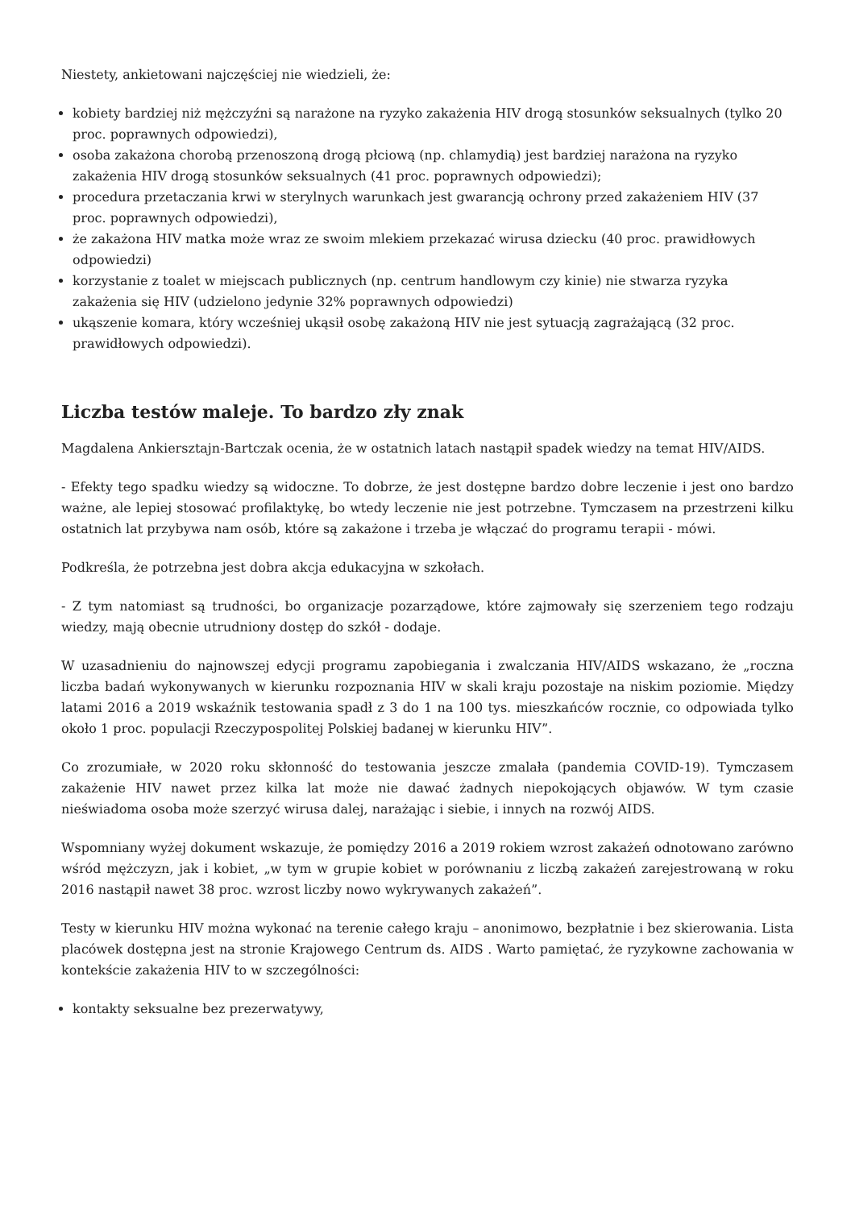Niestety, ankietowani najczęściej nie wiedzieli, że:
kobiety bardziej niż mężczyźni są narażone na ryzyko zakażenia HIV drogą stosunków seksualnych (tylko 20 proc. poprawnych odpowiedzi),
osoba zakażona chorobą przenoszoną drogą płciową (np. chlamydią) jest bardziej narażona na ryzyko zakażenia HIV drogą stosunków seksualnych (41 proc. poprawnych odpowiedzi);
procedura przetaczania krwi w sterylnych warunkach jest gwarancją ochrony przed zakażeniem HIV (37 proc. poprawnych odpowiedzi),
że zakażona HIV matka może wraz ze swoim mlekiem przekazać wirusa dziecku (40 proc. prawidłowych odpowiedzi)
korzystanie z toalet w miejscach publicznych (np. centrum handlowym czy kinie) nie stwarza ryzyka zakażenia się HIV (udzielono jedynie 32% poprawnych odpowiedzi)
ukąszenie komara, który wcześniej ukąsił osobę zakażoną HIV nie jest sytuacją zagrażającą (32 proc. prawidłowych odpowiedzi).
Liczba testów maleje. To bardzo zły znak
Magdalena Ankiersztajn-Bartczak ocenia, że w ostatnich latach nastąpił spadek wiedzy na temat HIV/AIDS.
- Efekty tego spadku wiedzy są widoczne. To dobrze, że jest dostępne bardzo dobre leczenie i jest ono bardzo ważne, ale lepiej stosować profilaktykę, bo wtedy leczenie nie jest potrzebne. Tymczasem na przestrzeni kilku ostatnich lat przybywa nam osób, które są zakażone i trzeba je włączać do programu terapii - mówi.
Podkreśla, że potrzebna jest dobra akcja edukacyjna w szkołach.
- Z tym natomiast są trudności, bo organizacje pozarządowe, które zajmowały się szerzeniem tego rodzaju wiedzy, mają obecnie utrudniony dostęp do szkół - dodaje.
W uzasadnieniu do najnowszej edycji programu zapobiegania i zwalczania HIV/AIDS wskazano, że „roczna liczba badań wykonywanych w kierunku rozpoznania HIV w skali kraju pozostaje na niskim poziomie. Między latami 2016 a 2019 wskaźnik testowania spadł z 3 do 1 na 100 tys. mieszkańców rocznie, co odpowiada tylko około 1 proc. populacji Rzeczypospolitej Polskiej badanej w kierunku HIV”.
Co zrozumiałe, w 2020 roku skłonność do testowania jeszcze zmalała (pandemia COVID-19). Tymczasem zakażenie HIV nawet przez kilka lat może nie dawać żadnych niepokojących objawów. W tym czasie nieświadoma osoba może szerzyć wirusa dalej, narażając i siebie, i innych na rozwój AIDS.
Wspomniany wyżej dokument wskazuje, że pomiędzy 2016 a 2019 rokiem wzrost zakażeń odnotowano zarówno wśród mężczyzn, jak i kobiet, „w tym w grupie kobiet w porównaniu z liczbą zakażeń zarejestrowaną w roku 2016 nastąpił nawet 38 proc. wzrost liczby nowo wykrywanych zakażeń”.
Testy w kierunku HIV można wykonać na terenie całego kraju – anonimowo, bezpłatnie i bez skierowania. Lista placówek dostępna jest na stronie Krajowego Centrum ds. AIDS . Warto pamiętać, że ryzykowne zachowania w kontekście zakażenia HIV to w szczególności:
kontakty seksualne bez prezerwatywy,